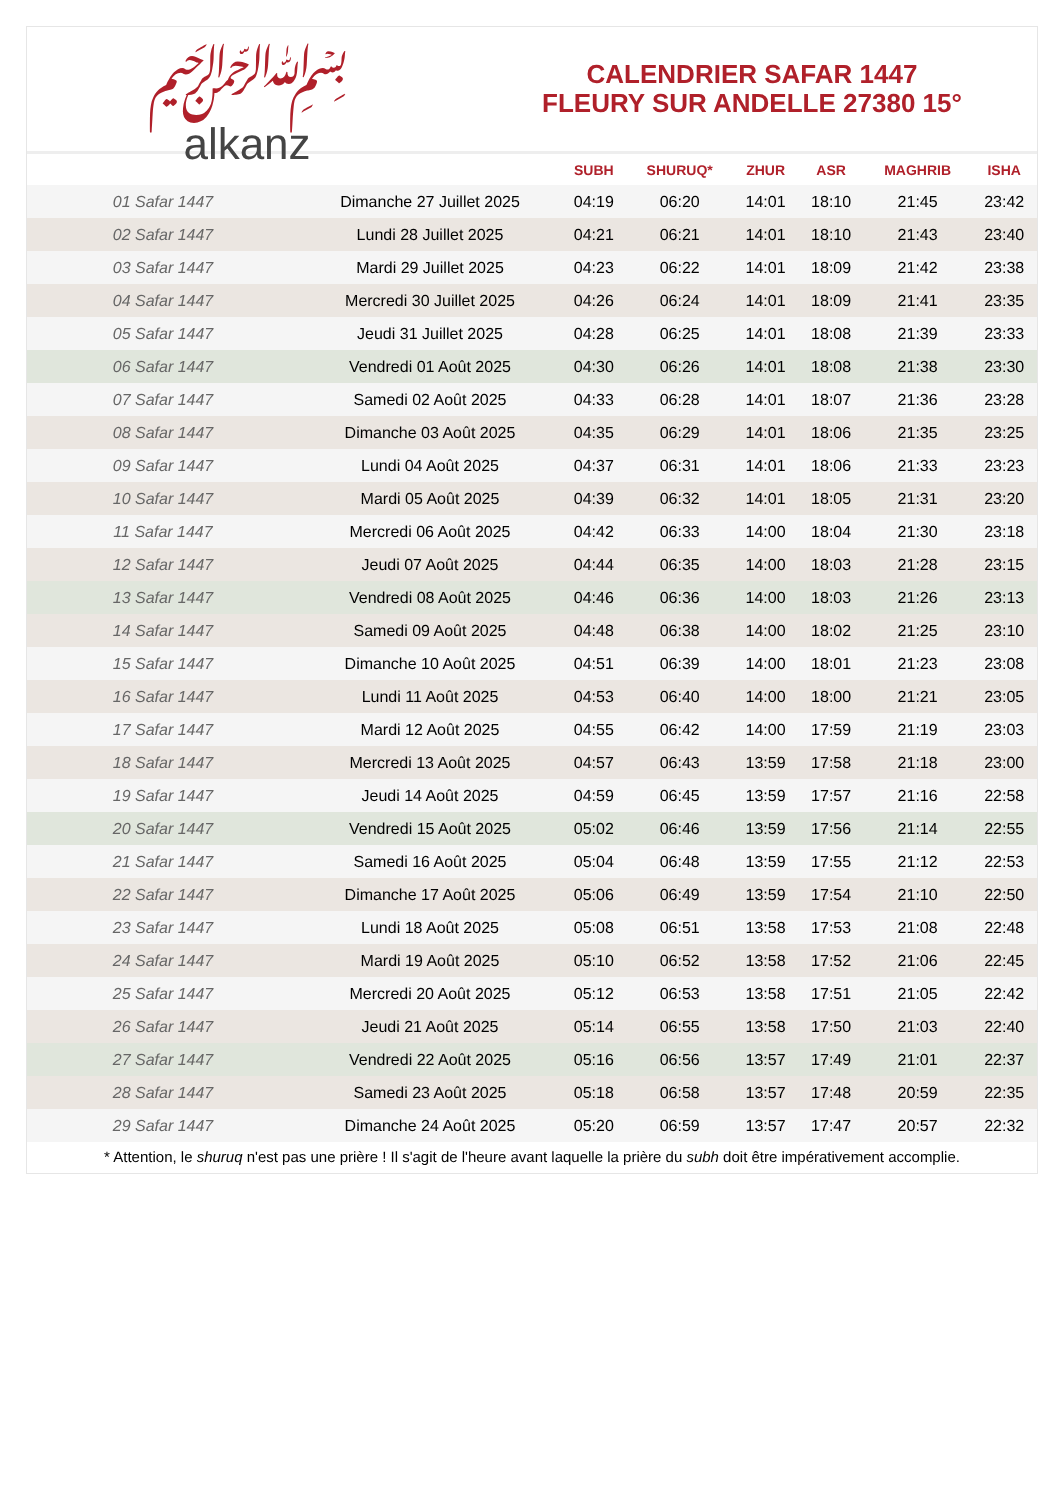﷽
alkanz
CALENDRIER SAFAR 1447
FLEURY SUR ANDELLE 27380 15°
| | | SUBH | SHURUQ* | ZHUR | ASR | MAGHRIB | ISHA |
| --- | --- | --- | --- | --- | --- | --- | --- |
| 01 Safar 1447 | Dimanche 27 Juillet 2025 | 04:19 | 06:20 | 14:01 | 18:10 | 21:45 | 23:42 |
| 02 Safar 1447 | Lundi 28 Juillet 2025 | 04:21 | 06:21 | 14:01 | 18:10 | 21:43 | 23:40 |
| 03 Safar 1447 | Mardi 29 Juillet 2025 | 04:23 | 06:22 | 14:01 | 18:09 | 21:42 | 23:38 |
| 04 Safar 1447 | Mercredi 30 Juillet 2025 | 04:26 | 06:24 | 14:01 | 18:09 | 21:41 | 23:35 |
| 05 Safar 1447 | Jeudi 31 Juillet 2025 | 04:28 | 06:25 | 14:01 | 18:08 | 21:39 | 23:33 |
| 06 Safar 1447 | Vendredi 01 Août 2025 | 04:30 | 06:26 | 14:01 | 18:08 | 21:38 | 23:30 |
| 07 Safar 1447 | Samedi 02 Août 2025 | 04:33 | 06:28 | 14:01 | 18:07 | 21:36 | 23:28 |
| 08 Safar 1447 | Dimanche 03 Août 2025 | 04:35 | 06:29 | 14:01 | 18:06 | 21:35 | 23:25 |
| 09 Safar 1447 | Lundi 04 Août 2025 | 04:37 | 06:31 | 14:01 | 18:06 | 21:33 | 23:23 |
| 10 Safar 1447 | Mardi 05 Août 2025 | 04:39 | 06:32 | 14:01 | 18:05 | 21:31 | 23:20 |
| 11 Safar 1447 | Mercredi 06 Août 2025 | 04:42 | 06:33 | 14:00 | 18:04 | 21:30 | 23:18 |
| 12 Safar 1447 | Jeudi 07 Août 2025 | 04:44 | 06:35 | 14:00 | 18:03 | 21:28 | 23:15 |
| 13 Safar 1447 | Vendredi 08 Août 2025 | 04:46 | 06:36 | 14:00 | 18:03 | 21:26 | 23:13 |
| 14 Safar 1447 | Samedi 09 Août 2025 | 04:48 | 06:38 | 14:00 | 18:02 | 21:25 | 23:10 |
| 15 Safar 1447 | Dimanche 10 Août 2025 | 04:51 | 06:39 | 14:00 | 18:01 | 21:23 | 23:08 |
| 16 Safar 1447 | Lundi 11 Août 2025 | 04:53 | 06:40 | 14:00 | 18:00 | 21:21 | 23:05 |
| 17 Safar 1447 | Mardi 12 Août 2025 | 04:55 | 06:42 | 14:00 | 17:59 | 21:19 | 23:03 |
| 18 Safar 1447 | Mercredi 13 Août 2025 | 04:57 | 06:43 | 13:59 | 17:58 | 21:18 | 23:00 |
| 19 Safar 1447 | Jeudi 14 Août 2025 | 04:59 | 06:45 | 13:59 | 17:57 | 21:16 | 22:58 |
| 20 Safar 1447 | Vendredi 15 Août 2025 | 05:02 | 06:46 | 13:59 | 17:56 | 21:14 | 22:55 |
| 21 Safar 1447 | Samedi 16 Août 2025 | 05:04 | 06:48 | 13:59 | 17:55 | 21:12 | 22:53 |
| 22 Safar 1447 | Dimanche 17 Août 2025 | 05:06 | 06:49 | 13:59 | 17:54 | 21:10 | 22:50 |
| 23 Safar 1447 | Lundi 18 Août 2025 | 05:08 | 06:51 | 13:58 | 17:53 | 21:08 | 22:48 |
| 24 Safar 1447 | Mardi 19 Août 2025 | 05:10 | 06:52 | 13:58 | 17:52 | 21:06 | 22:45 |
| 25 Safar 1447 | Mercredi 20 Août 2025 | 05:12 | 06:53 | 13:58 | 17:51 | 21:05 | 22:42 |
| 26 Safar 1447 | Jeudi 21 Août 2025 | 05:14 | 06:55 | 13:58 | 17:50 | 21:03 | 22:40 |
| 27 Safar 1447 | Vendredi 22 Août 2025 | 05:16 | 06:56 | 13:57 | 17:49 | 21:01 | 22:37 |
| 28 Safar 1447 | Samedi 23 Août 2025 | 05:18 | 06:58 | 13:57 | 17:48 | 20:59 | 22:35 |
| 29 Safar 1447 | Dimanche 24 Août 2025 | 05:20 | 06:59 | 13:57 | 17:47 | 20:57 | 22:32 |
* Attention, le shuruq n'est pas une prière ! Il s'agit de l'heure avant laquelle la prière du subh doit être impérativement accomplie.